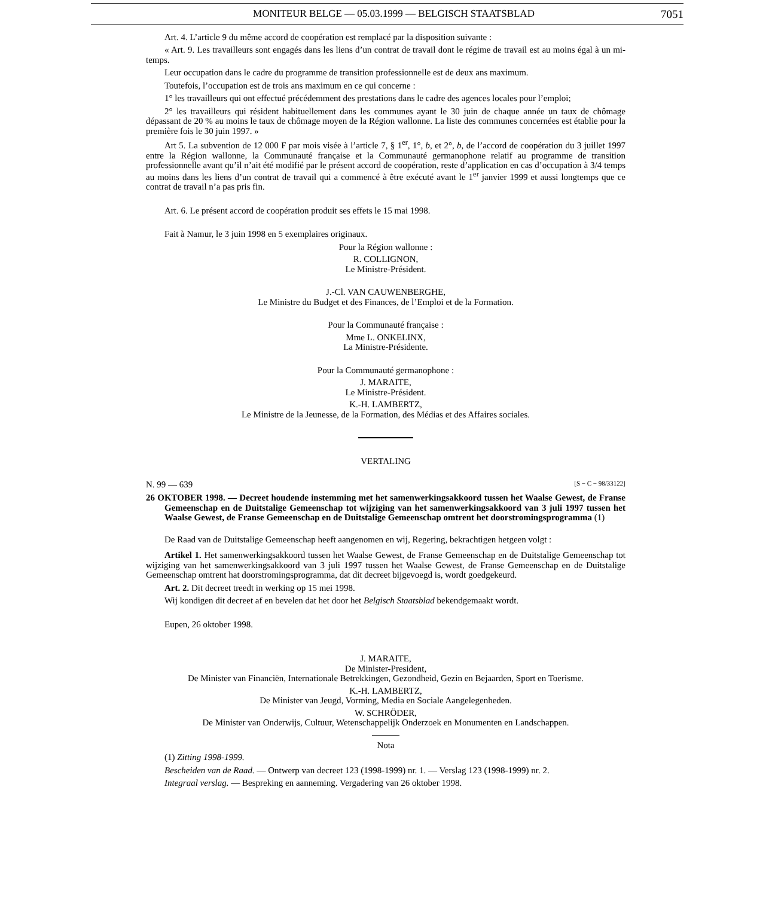MONITEUR BELGE — 05.03.1999 — BELGISCH STAATSBLAD 7051
Art. 4. L’article 9 du même accord de coopération est remplacé par la disposition suivante :
« Art. 9. Les travailleurs sont engagés dans les liens d’un contrat de travail dont le régime de travail est au moins égal à un mi-temps.
Leur occupation dans le cadre du programme de transition professionnelle est de deux ans maximum.
Toutefois, l’occupation est de trois ans maximum en ce qui concerne :
1° les travailleurs qui ont effectué précédemment des prestations dans le cadre des agences locales pour l’emploi;
2° les travailleurs qui résident habituellement dans les communes ayant le 30 juin de chaque année un taux de chômage dépassant de 20 % au moins le taux de chômage moyen de la Région wallonne. La liste des communes concernées est établie pour la première fois le 30 juin 1997. »
Art 5. La subvention de 12 000 F par mois visée à l’article 7, § 1<sup>er</sup>, 1°, b, et 2°, b, de l’accord de coopération du 3 juillet 1997 entre la Région wallonne, la Communauté française et la Communauté germanophone relatif au programme de transition professionnelle avant qu’il n’ait été modifié par le présent accord de coopération, reste d’application en cas d’occupation à 3/4 temps au moins dans les liens d’un contrat de travail qui a commencé à être exécuté avant le 1<sup>er</sup> janvier 1999 et aussi longtemps que ce contrat de travail n’a pas pris fin.
Art. 6. Le présent accord de coopération produit ses effets le 15 mai 1998.
Fait à Namur, le 3 juin 1998 en 5 exemplaires originaux.
Pour la Région wallonne :
R. COLLIGNON,
Le Ministre-Président.
J.-Cl. VAN CAUWENBERGHE,
Le Ministre du Budget et des Finances, de l’Emploi et de la Formation.
Pour la Communauté française :
Mme L. ONKELINX,
La Ministre-Présidente.
Pour la Communauté germanophone :
J. MARAITE,
Le Ministre-Président.
K.-H. LAMBERTZ,
Le Ministre de la Jeunesse, de la Formation, des Médias et des Affaires sociales.
VERTALING
N. 99 — 639 [S − C − 98/33122]
26 OKTOBER 1998. — Decreet houdende instemming met het samenwerkingsakkoord tussen het Waalse Gewest, de Franse Gemeenschap en de Duitstalige Gemeenschap tot wijziging van het samenwerkingsakkoord van 3 juli 1997 tussen het Waalse Gewest, de Franse Gemeenschap en de Duitstalige Gemeenschap omtrent het doorstromingsprogramma (1)
De Raad van de Duitstalige Gemeenschap heeft aangenomen en wij, Regering, bekrachtigen hetgeen volgt :
Artikel 1. Het samenwerkingsakkoord tussen het Waalse Gewest, de Franse Gemeenschap en de Duitstalige Gemeenschap tot wijziging van het samenwerkingsakkoord van 3 juli 1997 tussen het Waalse Gewest, de Franse Gemeenschap en de Duitstalige Gemeenschap omtrent hat doorstromingsprogramma, dat dit decreet bijgevoegd is, wordt goedgekeurd.
Art. 2. Dit decreet treedt in werking op 15 mei 1998.
Wij kondigen dit decreet af en bevelen dat het door het Belgisch Staatsblad bekendgemaakt wordt.
Eupen, 26 oktober 1998.
J. MARAITE,
De Minister-President,
De Minister van Financiën, Internationale Betrekkingen, Gezondheid, Gezin en Bejaarden, Sport en Toerisme.
K.-H. LAMBERTZ,
De Minister van Jeugd, Vorming, Media en Sociale Aangelegenheden.
W. SCHRÖDER,
De Minister van Onderwijs, Cultuur, Wetenschappelijk Onderzoek en Monumenten en Landschappen.
Nota
(1) Zitting 1998-1999.
Bescheiden van de Raad. — Ontwerp van decreet 123 (1998-1999) nr. 1. — Verslag 123 (1998-1999) nr. 2.
Integraal verslag. — Bespreking en aanneming. Vergadering van 26 oktober 1998.